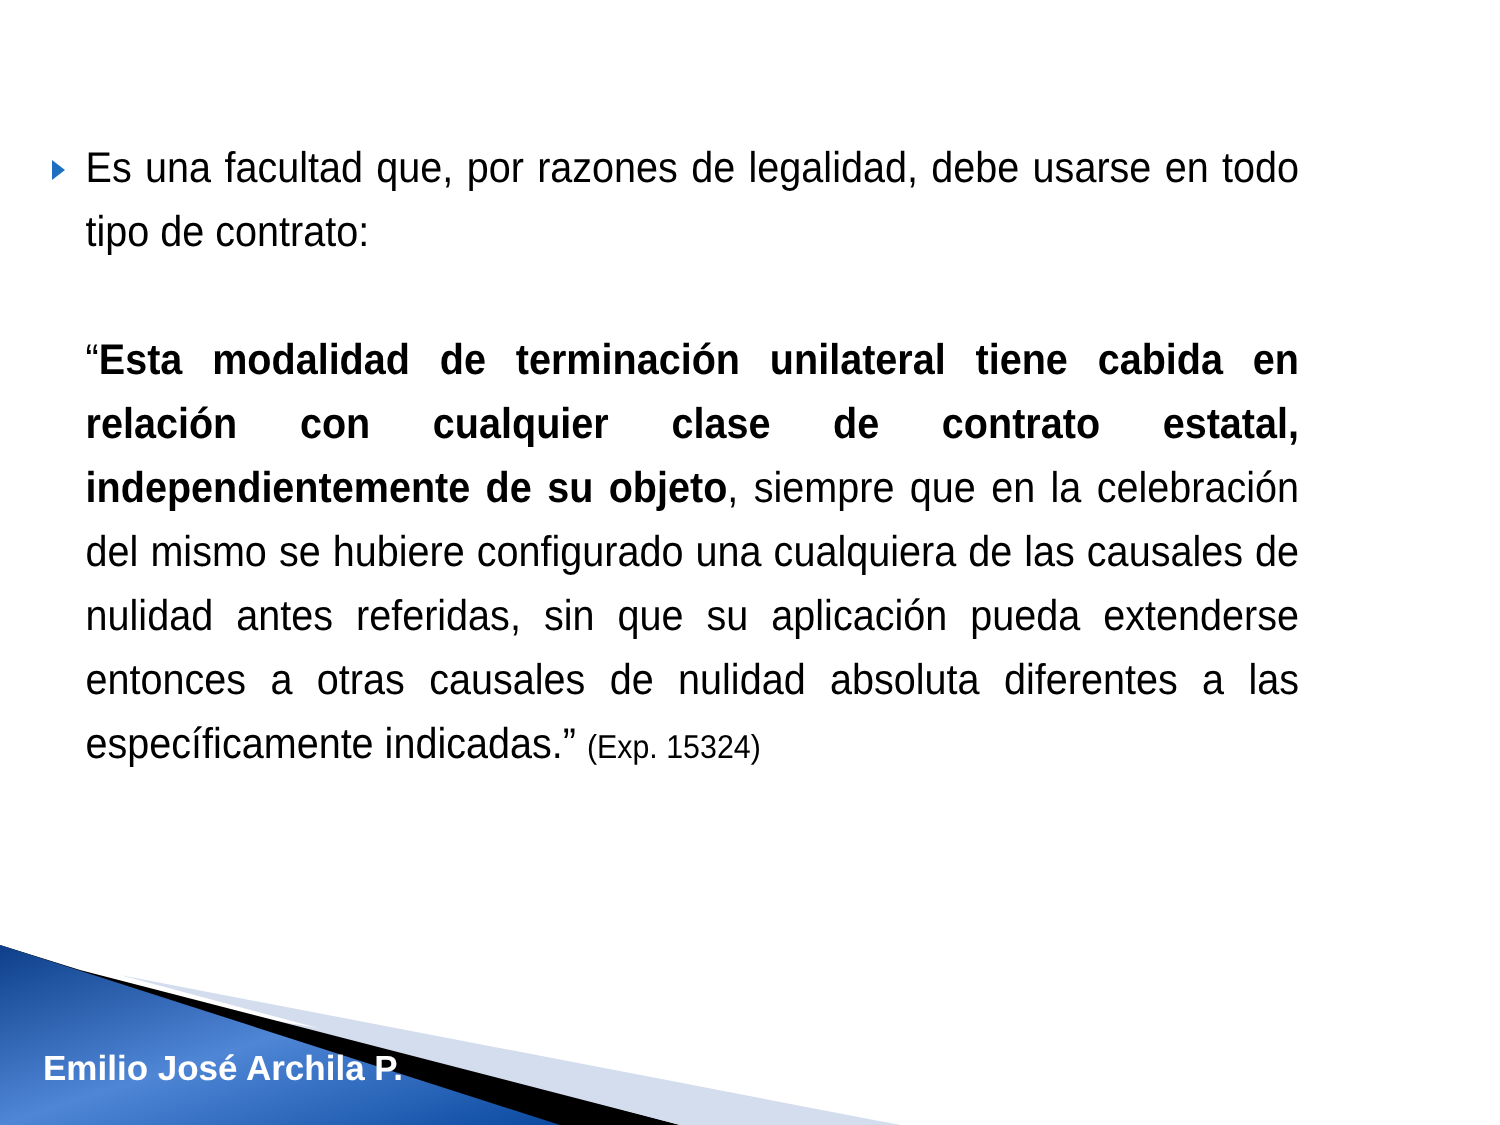Es una facultad que, por razones de legalidad, debe usarse en todo tipo de contrato:
“Esta modalidad de terminación unilateral tiene cabida en relación con cualquier clase de contrato estatal, independientemente de su objeto, siempre que en la celebración del mismo se hubiere configurado una cualquiera de las causales de nulidad antes referidas, sin que su aplicación pueda extenderse entonces a otras causales de nulidad absoluta diferentes a las específicamente indicadas.” (Exp. 15324)
Emilio José Archila P.